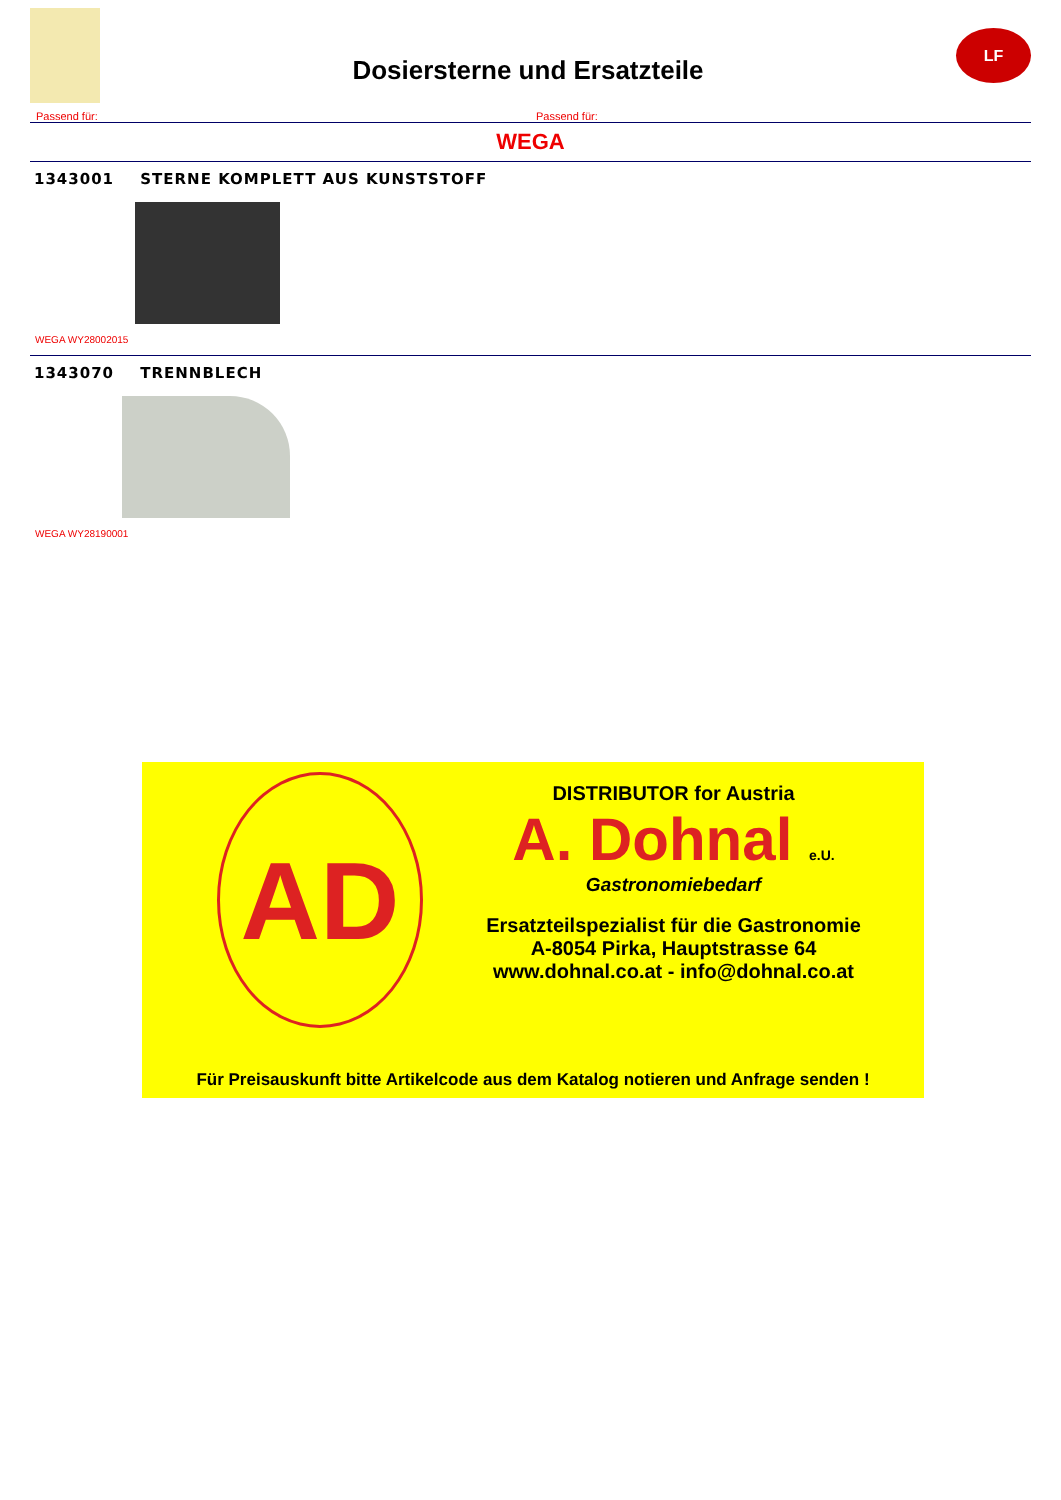Dosiersterne und Ersatzteile
LF
Passend für: Passend für:
WEGA
1343001 STERNE KOMPLETT AUS KUNSTSTOFF
WEGA WY28002015
1343070 TRENNBLECH
WEGA WY28190001
AD
DISTRIBUTOR for Austria
A. Dohnal e.U.
Gastronomiebedarf
Ersatzteilspezialist für die Gastronomie
A-8054 Pirka, Hauptstrasse 64
www.dohnal.co.at - info@dohnal.co.at
Für Preisauskunft bitte Artikelcode aus dem Katalog notieren und Anfrage senden !